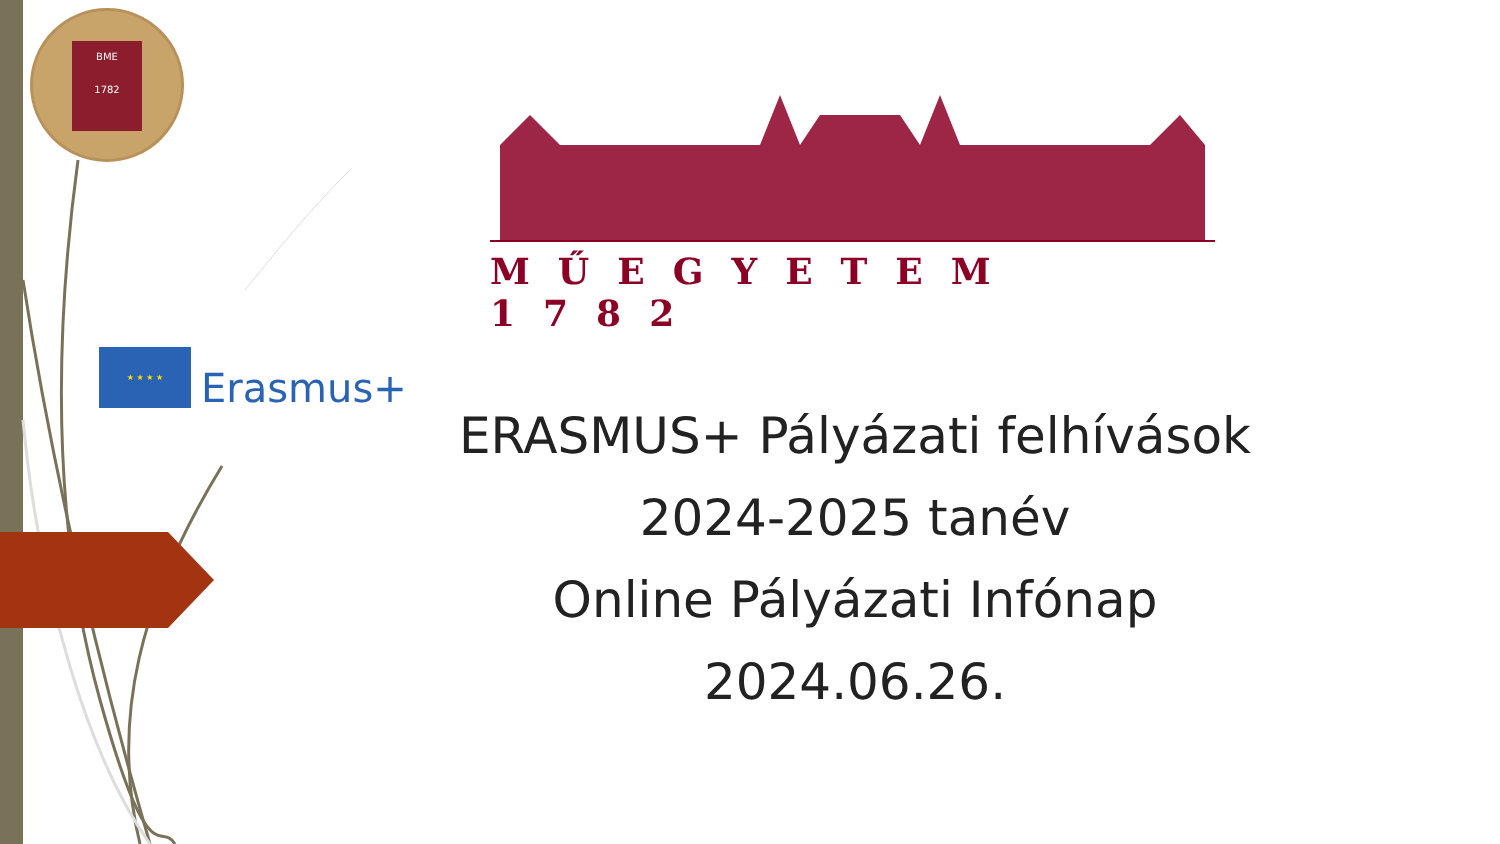BME
1782
MŰEGYETEM 1782
★ ★ ★ ★
Erasmus+
ERASMUS+ Pályázati felhívások
2024-2025 tanév
Online Pályázati Infónap
2024.06.26.